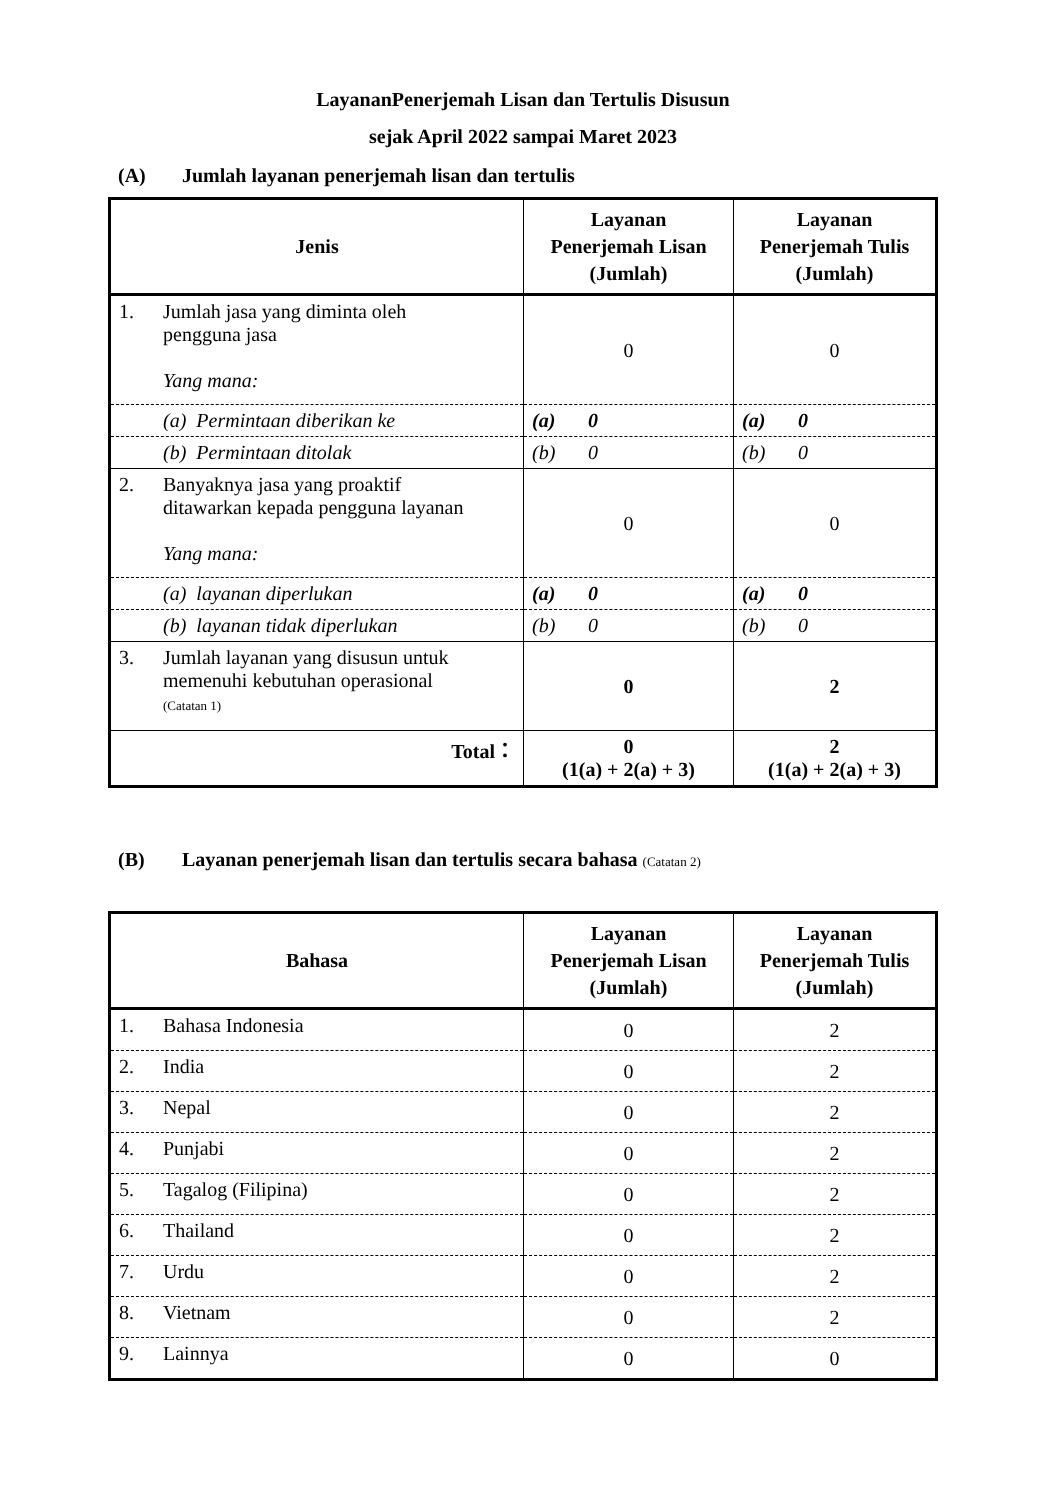LayananPenerjemah Lisan dan Tertulis Disusun
sejak April 2022 sampai Maret 2023
(A) Jumlah layanan penerjemah lisan dan tertulis
| Jenis | Layanan Penerjemah Lisan (Jumlah) | Layanan Penerjemah Tulis (Jumlah) |
| --- | --- | --- |
| 1. Jumlah jasa yang diminta oleh pengguna jasa Yang mana: | 0 | 0 |
| (a) Permintaan diberikan ke | (a) 0 | (a) 0 |
| (b) Permintaan ditolak | (b) 0 | (b) 0 |
| 2. Banyaknya jasa yang proaktif ditawarkan kepada pengguna layanan Yang mana: | 0 | 0 |
| (a) layanan diperlukan | (a) 0 | (a) 0 |
| (b) layanan tidak diperlukan | (b) 0 | (b) 0 |
| 3. Jumlah layanan yang disusun untuk memenuhi kebutuhan operasional (Catatan 1) | 0 | 2 |
| Total： | 0 (1(a) + 2(a) + 3) | 2 (1(a) + 2(a) + 3) |
(B) Layanan penerjemah lisan dan tertulis secara bahasa (Catatan 2)
| Bahasa | Layanan Penerjemah Lisan (Jumlah) | Layanan Penerjemah Tulis (Jumlah) |
| --- | --- | --- |
| 1. Bahasa Indonesia | 0 | 2 |
| 2. India | 0 | 2 |
| 3. Nepal | 0 | 2 |
| 4. Punjabi | 0 | 2 |
| 5. Tagalog (Filipina) | 0 | 2 |
| 6. Thailand | 0 | 2 |
| 7. Urdu | 0 | 2 |
| 8. Vietnam | 0 | 2 |
| 9. Lainnya | 0 | 0 |